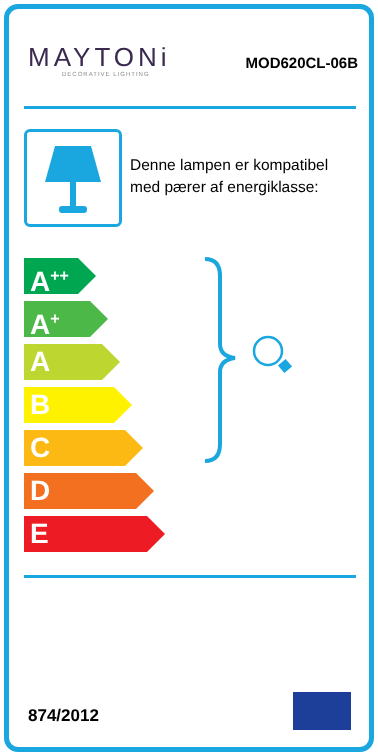MAYTONi
DECORATIVE LIGHTING
MOD620CL-06B
Denne lampen er kompatibel med pærer af energiklasse:
A<sup>++</sup>
A<sup>+</sup>
A
B
C
D
E
874/2012